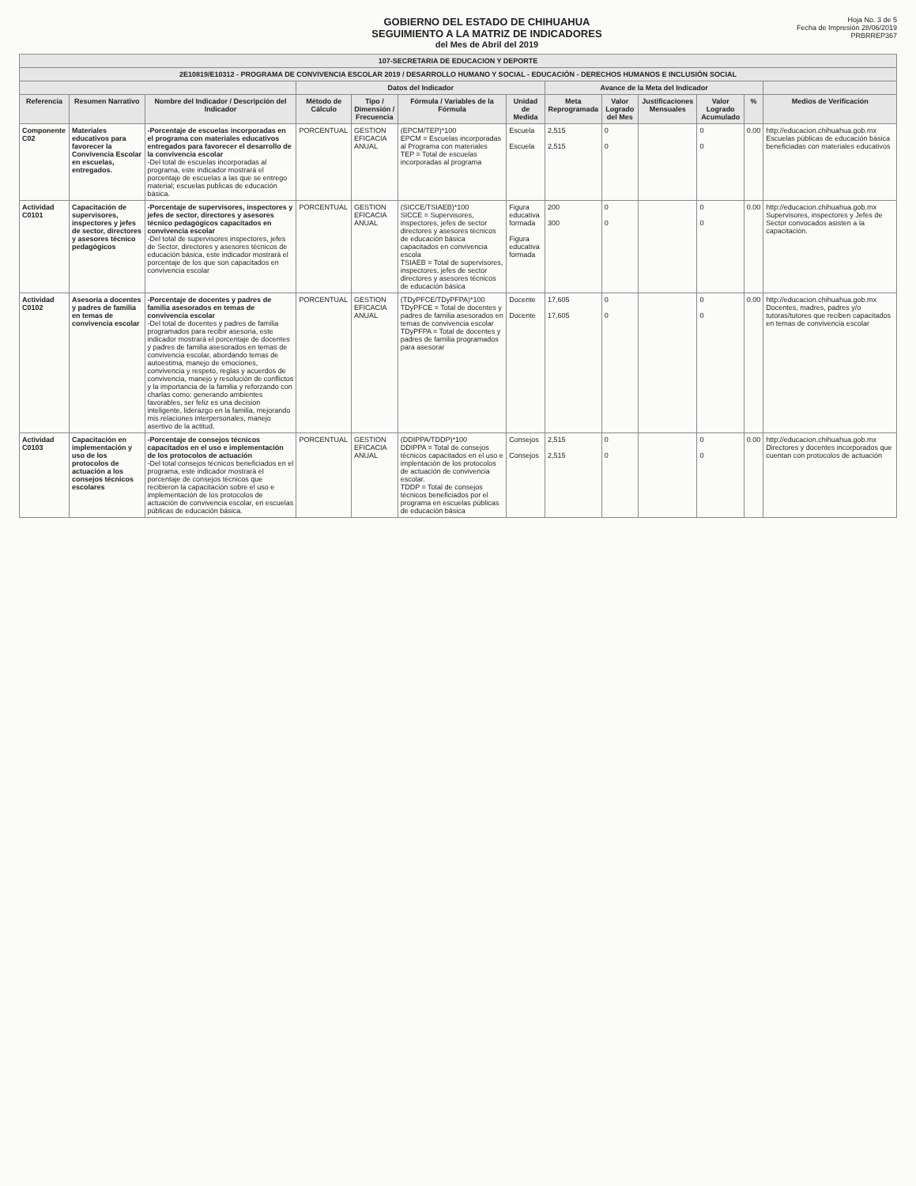GOBIERNO DEL ESTADO DE CHIHUAHUA
SEGUIMIENTO A LA MATRIZ DE INDICADORES
del Mes de Abril del 2019
Hoja No. 3 de 5
Fecha de Impresión 28/06/2019
PRBRREP367
| 107-SECRETARIA DE EDUCACION Y DEPORTE | | | | | | | | | | | | |
| --- | --- | --- | --- | --- | --- | --- | --- | --- | --- | --- | --- | --- |
| 2E10819/E10312 - PROGRAMA DE CONVIVENCIA ESCOLAR 2019 / DESARROLLO HUMANO Y SOCIAL - EDUCACIÓN - DERECHOS HUMANOS E INCLUSIÓN SOCIAL | | | | | | | | | | | | |
| | | | Datos del Indicador | | | | Avance de la Meta del Indicador | | | | | |
| Referencia | Resumen Narrativo | Nombre del Indicador / Descripción del Indicador | Método de Cálculo | Tipo / Dimensión / Frecuencia | Fórmula / Variables de la Fórmula | Unidad de Medida | Meta Reprogramada | Valor Logrado del Mes | Justificaciones Mensuales | Valor Logrado Acumulado | % | Medios de Verificación |
| Componente C02 | Materiales educativos para favorecer la Convivencia Escolar en escuelas, entregados. | -Porcentaje de escuelas incorporadas en el programa con materiales educativos entregados para favorecer el desarrollo de la convivencia escolar -Del total de escuelas incorporadas al programa, este indicador mostrará el porcentaje de escuelas a las que se entrego material; escuelas publicas de educación básica. | PORCENTUAL | GESTION EFICACIA ANUAL | (EPCM/TEP)*100 EPCM = Escuelas incorporadas al Programa con materiales TEP = Total de escuelas incorporadas al programa | Escuela Escuela | 2,515 2,515 | 0 0 | | 0 0 | 0.00 | http://educacion.chihuahua.gob.mx Escuelas públicas de educación básica beneficiadas con materiales educativos |
| Actividad C0101 | Capacitación de supervisores, inspectores y jefes de sector, directores y asesores técnico pedagógicos | -Porcentaje de supervisores, inspectores y jefes de sector, directores y asesores técnico pedagógicos capacitados en convivencia escolar -Del total de supervisores inspectores, jefes de Sector, directores y asesores técnicos de educación básica, este indicador mostrará el porcentaje de los que son capacitados en convivencia escolar | PORCENTUAL | GESTION EFICACIA ANUAL | (SICCE/TSIAEB)*100 SICCE = Supervisores, inspectores, jefes de sector directores y asesores técnicos de educación básica capacitados en convivencia escola TSIAEB = Total de supervisores, inspectores, jefes de sector directores y asesores técnicos de educación básica | Figura educativa formada Figura educativa formada | 200 300 | 0 0 | | 0 0 | 0.00 | http://educacion.chihuahua.gob.mx Supervisores, inspectores y Jefes de Sector convocados asisten a la capacitación. |
| Actividad C0102 | Asesoría a docentes y padres de familia en temas de convivencia escolar | -Porcentaje de docentes y padres de familia asesorados en temas de convivencia escolar -Del total de docentes y padres de familia programados para recibir asesoria, este indicador mostrará el porcentaje de docentes y padres de familia asesorados en temas de convivencia escolar, abordando temas de autoestima, manejo de emociones, convivencia y respeto, reglas y acuerdos de convivencia, manejo y resolución de conflictos y la importancia de la familia y reforzando con charlas como: generando ambientes favorables, ser feliz es una decision inteligente, liderazgo en la familia, mejorando mis relaciones interpersonales, manejo asertivo de la actitud. | PORCENTUAL | GESTION EFICACIA ANUAL | (TDyPFCE/TDyPFPA)*100 TDyPFCE = Total de docentes y padres de familia asesorados en temas de convivencia escolar TDyPFPA = Total de docentes y padres de familia programados para asesorar | Docente Docente | 17,605 17,605 | 0 0 | | 0 0 | 0.00 | http://educacion.chihuahua.gob.mx Docentes, madres, padres y/o tutoras/tutores que reciben capacitados en temas de convivencia escolar |
| Actividad C0103 | Capacitación en implementación y uso de los protocolos de actuación a los consejos técnicos escolares | -Porcentaje de consejos técnicos capacitados en el uso e implementación de los protocolos de actuación -Del total consejos técnicos beneficiados en el programa, este indicador mostrará el porcentaje de consejos técnicos que recibieron la capacitación sobre el uso e implementación de los protocolos de actuación de convivencia escolar, en escuelas públicas de educación básica. | PORCENTUAL | GESTION EFICACIA ANUAL | (DDIPPA/TDDP)*100 DDIPPA = Total de consejos técnicos capacitados en el uso e implentación de los protocolos de actuación de convivencia escolar. TDDP = Total de consejos técnicos beneficiados por el programa en escuelas públicas de educación básica | Consejos Consejos | 2,515 2,515 | 0 0 | | 0 0 | 0.00 | http://educacion.chihuahua.gob.mx Directores y docentes incorporados que cuentan con protocolos de actuación |